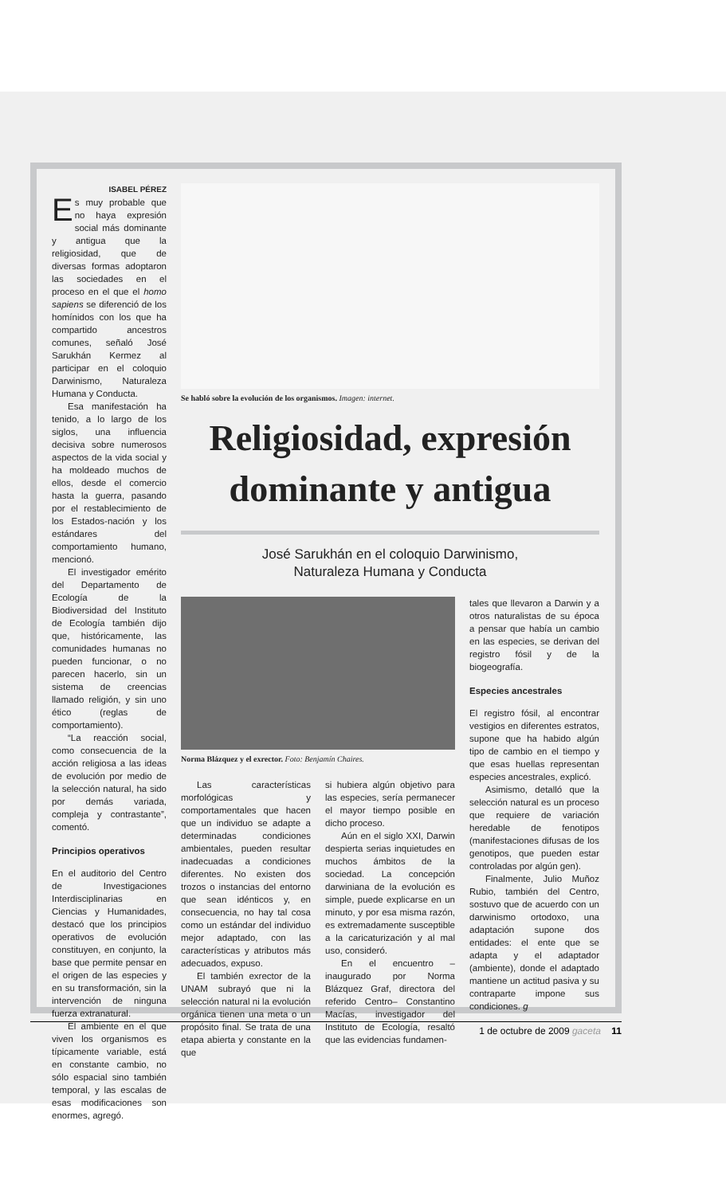ISABEL PÉREZ
Es muy probable que no haya expresión social más dominante y antigua que la religiosidad, que de diversas formas adoptaron las sociedades en el proceso en el que el homo sapiens se diferenció de los homínidos con los que ha compartido ancestros comunes, señaló José Sarukhán Kermez al participar en el coloquio Darwinismo, Naturaleza Humana y Conducta.
Esa manifestación ha tenido, a lo largo de los siglos, una influencia decisiva sobre numerosos aspectos de la vida social y ha moldeado muchos de ellos, desde el comercio hasta la guerra, pasando por el restablecimiento de los Estados-nación y los estándares del comportamiento humano, mencionó.
El investigador emérito del Departamento de Ecología de la Biodiversidad del Instituto de Ecología también dijo que, históricamente, las comunidades humanas no pueden funcionar, o no parecen hacerlo, sin un sistema de creencias llamado religión, y sin uno ético (reglas de comportamiento).
“La reacción social, como consecuencia de la acción religiosa a las ideas de evolución por medio de la selección natural, ha sido por demás variada, compleja y contrastante”, comentó.
Principios operativos
En el auditorio del Centro de Investigaciones Interdisciplinarias en Ciencias y Humanidades, destacó que los principios operativos de evolución constituyen, en conjunto, la base que permite pensar en el origen de las especies y en su transformación, sin la intervención de ninguna fuerza extranatural.
El ambiente en el que viven los organismos es típicamente variable, está en constante cambio, no sólo espacial sino también temporal, y las escalas de esas modificaciones son enormes, agregó.
Se habló sobre la evolución de los organismos. Imagen: internet.
Religiosidad, expresión dominante y antigua
José Sarukhán en el coloquio Darwinismo,
Naturaleza Humana y Conducta
Norma Blázquez y el exrector. Foto: Benjamín Chaires.
Las características morfológicas y comportamentales que hacen que un individuo se adapte a determinadas condiciones ambientales, pueden resultar inadecuadas a condiciones diferentes. No existen dos trozos o instancias del entorno que sean idénticos y, en consecuencia, no hay tal cosa como un estándar del individuo mejor adaptado, con las características y atributos más adecuados, expuso.
El también exrector de la UNAM subrayó que ni la selección natural ni la evolución orgánica tienen una meta o un propósito final. Se trata de una etapa abierta y constante en la que
si hubiera algún objetivo para las especies, sería permanecer el mayor tiempo posible en dicho proceso.
Aún en el siglo XXI, Darwin despierta serias inquietudes en muchos ámbitos de la sociedad. La concepción darwiniana de la evolución es simple, puede explicarse en un minuto, y por esa misma razón, es extremadamente susceptible a la caricaturización y al mal uso, consideró.
En el encuentro –inaugurado por Norma Blázquez Graf, directora del referido Centro– Constantino Macías, investigador del Instituto de Ecología, resaltó que las evidencias fundamen-
tales que llevaron a Darwin y a otros naturalistas de su época a pensar que había un cambio en las especies, se derivan del registro fósil y de la biogeografía.
Especies ancestrales
El registro fósil, al encontrar vestigios en diferentes estratos, supone que ha habido algún tipo de cambio en el tiempo y que esas huellas representan especies ancestrales, explicó.
Asimismo, detalló que la selección natural es un proceso que requiere de variación heredable de fenotipos (manifestaciones difusas de los genotipos, que pueden estar controladas por algún gen).
Finalmente, Julio Muñoz Rubio, también del Centro, sostuvo que de acuerdo con un darwinismo ortodoxo, una adaptación supone dos entidades: el ente que se adapta y el adaptador (ambiente), donde el adaptado mantiene un actitud pasiva y su contraparte impone sus condiciones. g
1 de octubre de 2009 gaceta 11